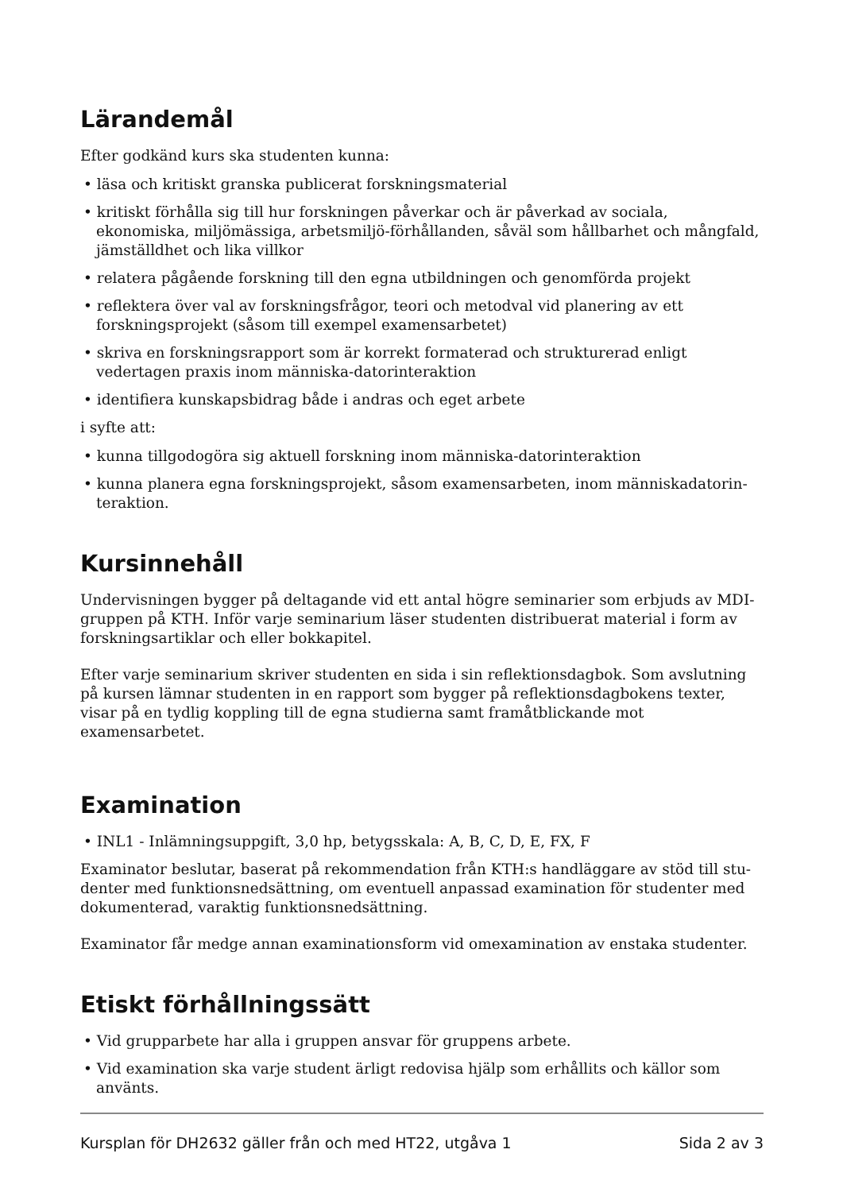Lärandemål
Efter godkänd kurs ska studenten kunna:
• läsa och kritiskt granska publicerat forskningsmaterial
• kritiskt förhålla sig till hur forskningen påverkar och är påverkad av sociala, ekonomiska, miljömässiga, arbetsmiljö-förhållanden, såväl som hållbarhet och mångfald, jämställdhet och lika villkor
• relatera pågående forskning till den egna utbildningen och genomförda projekt
• reflektera över val av forskningsfrågor, teori och metodval vid planering av ett forskning­sprojekt (såsom till exempel examensarbetet)
• skriva en forskningsrapport som är korrekt formaterad och strukturerad enligt vedertagen praxis inom människa-datorinteraktion
• identifiera kunskapsbidrag både i andras och eget arbete
i syfte att:
• kunna tillgodogöra sig aktuell forskning inom människa-datorinteraktion
• kunna planera egna forskningsprojekt, såsom examensarbeten, inom människadatorin­teraktion.
Kursinnehåll
Undervisningen bygger på deltagande vid ett antal högre seminarier som erbjuds av MDI-gruppen på KTH. Inför varje seminarium läser studenten distribuerat material i form av forskningsartiklar och eller bokkapitel.
Efter varje seminarium skriver studenten en sida i sin reflektionsdagbok. Som avslutning på kursen lämnar studenten in en rapport som bygger på reflektionsdagbokens texter, visar på en tydlig koppling till de egna studierna samt framåtblickande mot examensarbetet.
Examination
• INL1 - Inlämningsuppgift, 3,0 hp, betygsskala: A, B, C, D, E, FX, F
Examinator beslutar, baserat på rekommendation från KTH:s handläggare av stöd till stu­denter med funktionsnedsättning, om eventuell anpassad examination för studenter med dokumenterad, varaktig funktionsnedsättning.
Examinator får medge annan examinationsform vid omexamination av enstaka studenter.
Etiskt förhållningssätt
• Vid grupparbete har alla i gruppen ansvar för gruppens arbete.
• Vid examination ska varje student ärligt redovisa hjälp som erhållits och källor som använts.
Kursplan för DH2632 gäller från och med HT22, utgåva 1 Sida 2 av 3